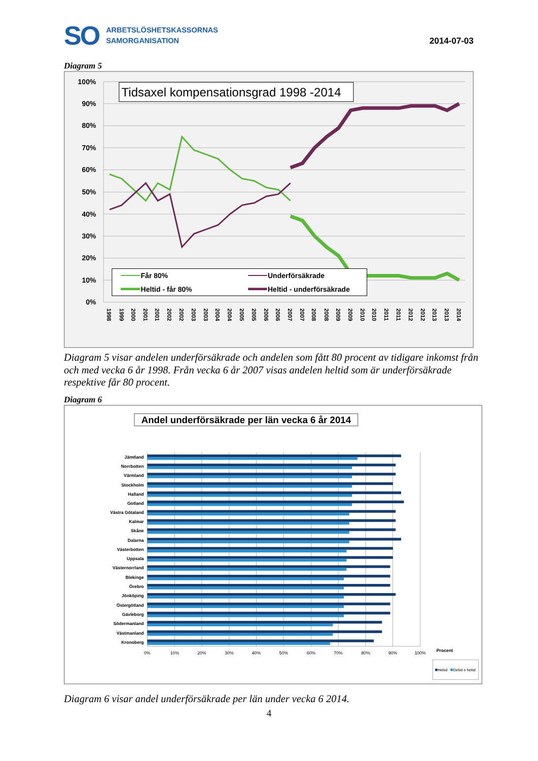SO
ARBETSLÖSHETSKASSORNAS
SAMORGANISATION
2014-07-03
Diagram 5
100%
90%
80%
70%
60%
50%
40%
30%
20%
10%
0%
Tidsaxel kompensationsgrad 1998 -2014
Får 80%
Underförsäkrade
Heltid - får 80%
Heltid - underförsäkrade
1998
1999
2000
2001
2001
2002
2002
2003
2003
2004
2004
2005
2005
2006
2006
2007
2007
2008
2008
2009
2009
2010
2010
2011
2011
2012
2012
2013
2013
2014
Diagram 5 visar andelen underförsäkrade och andelen som fått 80 procent av tidigare inkomst från och med vecka 6 år 1998. Från vecka 6 år 2007 visas andelen heltid som är underförsäkrade respektive får 80 procent.
Diagram 6
Andel underförsäkrade per län vecka 6 år 2014
Jämtland
Norrbotten
Värmland
Stockholm
Halland
Gotland
Västra Götaland
Kalmar
Skåne
Dalarna
Västerbotten
Uppsala
Västernorrland
Blekinge
Örebro
Jönköping
Östergötland
Gävleborg
Södermanland
Västmanland
Kronoberg
0%
10%
20%
30%
40%
50%
60%
70%
80%
90%
100%
Procent
Heltid
Deltid o heltid
Diagram 6 visar andel underförsäkrade per län under vecka 6 2014.
4